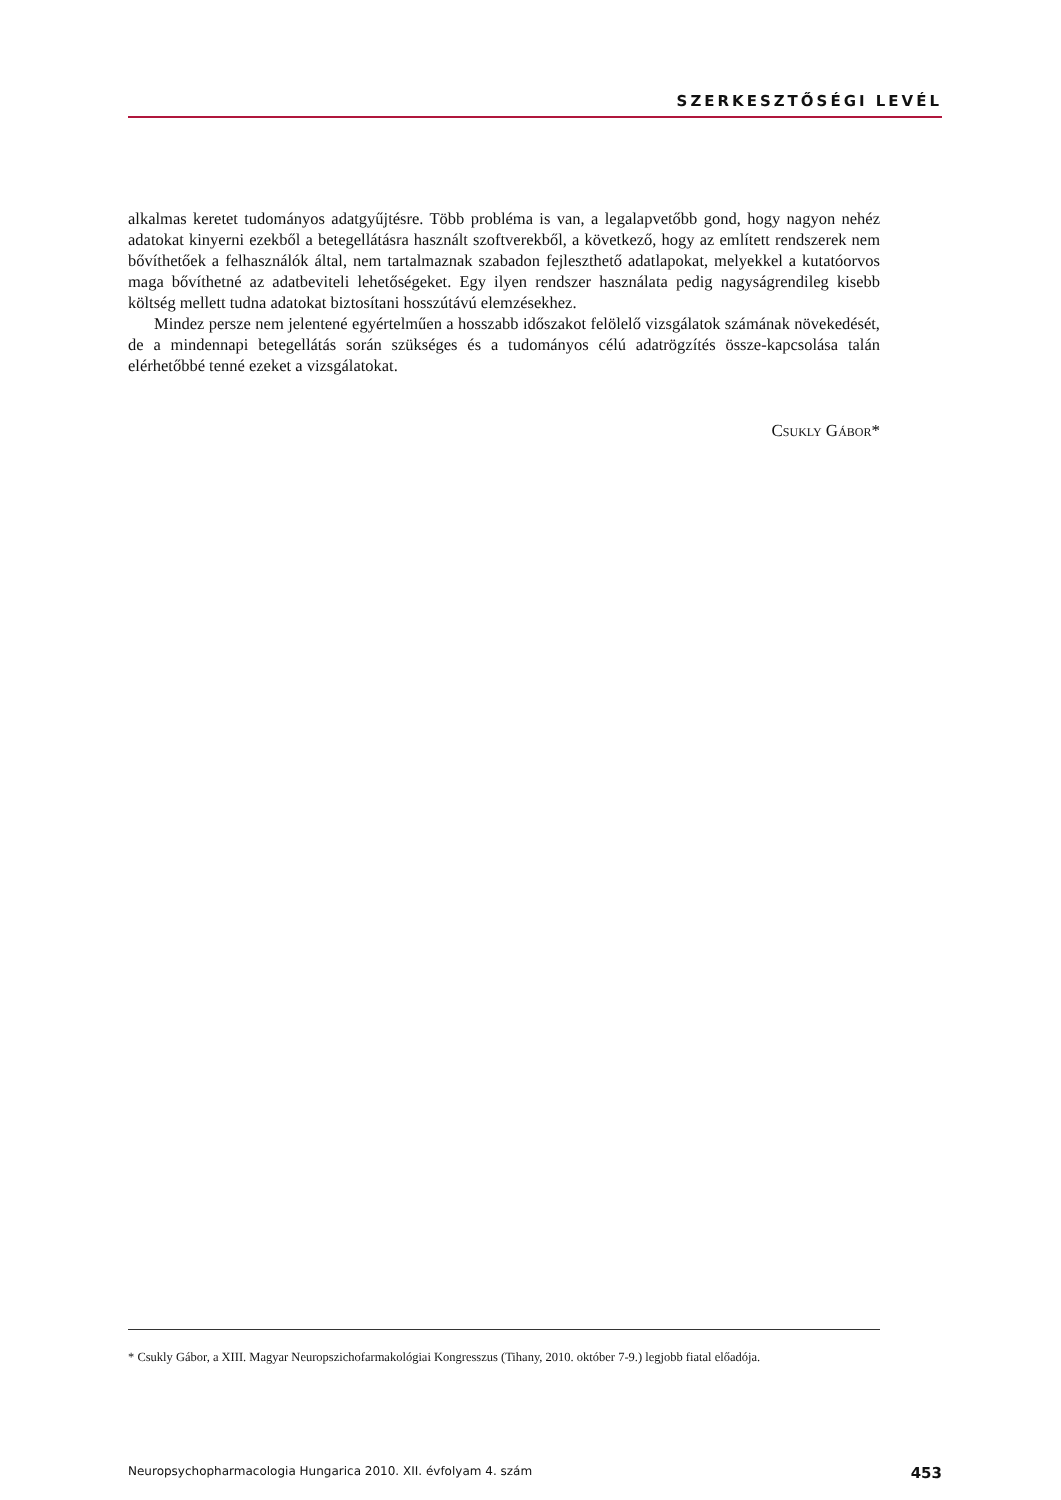SZERKESZTŐSÉGI LEVÉL
alkalmas keretet tudományos adatgyűjtésre. Több probléma is van, a legalapvetőbb gond, hogy nagyon nehéz adatokat kinyerni ezekből a betegellátásra használt szoftverekből, a következő, hogy az említett rendszerek nem bővíthetőek a felhasználók által, nem tartalmaznak szabadon fejleszthető adatlapokat, melyekkel a kutatóorvos maga bővíthetné az adatbeviteli lehetőségeket. Egy ilyen rendszer használata pedig nagyságrendileg kisebb költség mellett tudna adatokat biztosítani hosszútávú elemzésekhez.
Mindez persze nem jelentené egyértelműen a hosszabb időszakot felölelő vizsgálatok számának növekedését, de a mindennapi betegellátás során szükséges és a tudományos célú adatrögzítés össze-kapcsolása talán elérhetőbbé tenné ezeket a vizsgálatokat.
Csukly Gábor*
* Csukly Gábor, a XIII. Magyar Neuropszichofarmakológiai Kongresszus (Tihany, 2010. október 7-9.) legjobb fiatal előadója.
Neuropsychopharmacologia Hungarica 2010. XII. évfolyam 4. szám 453